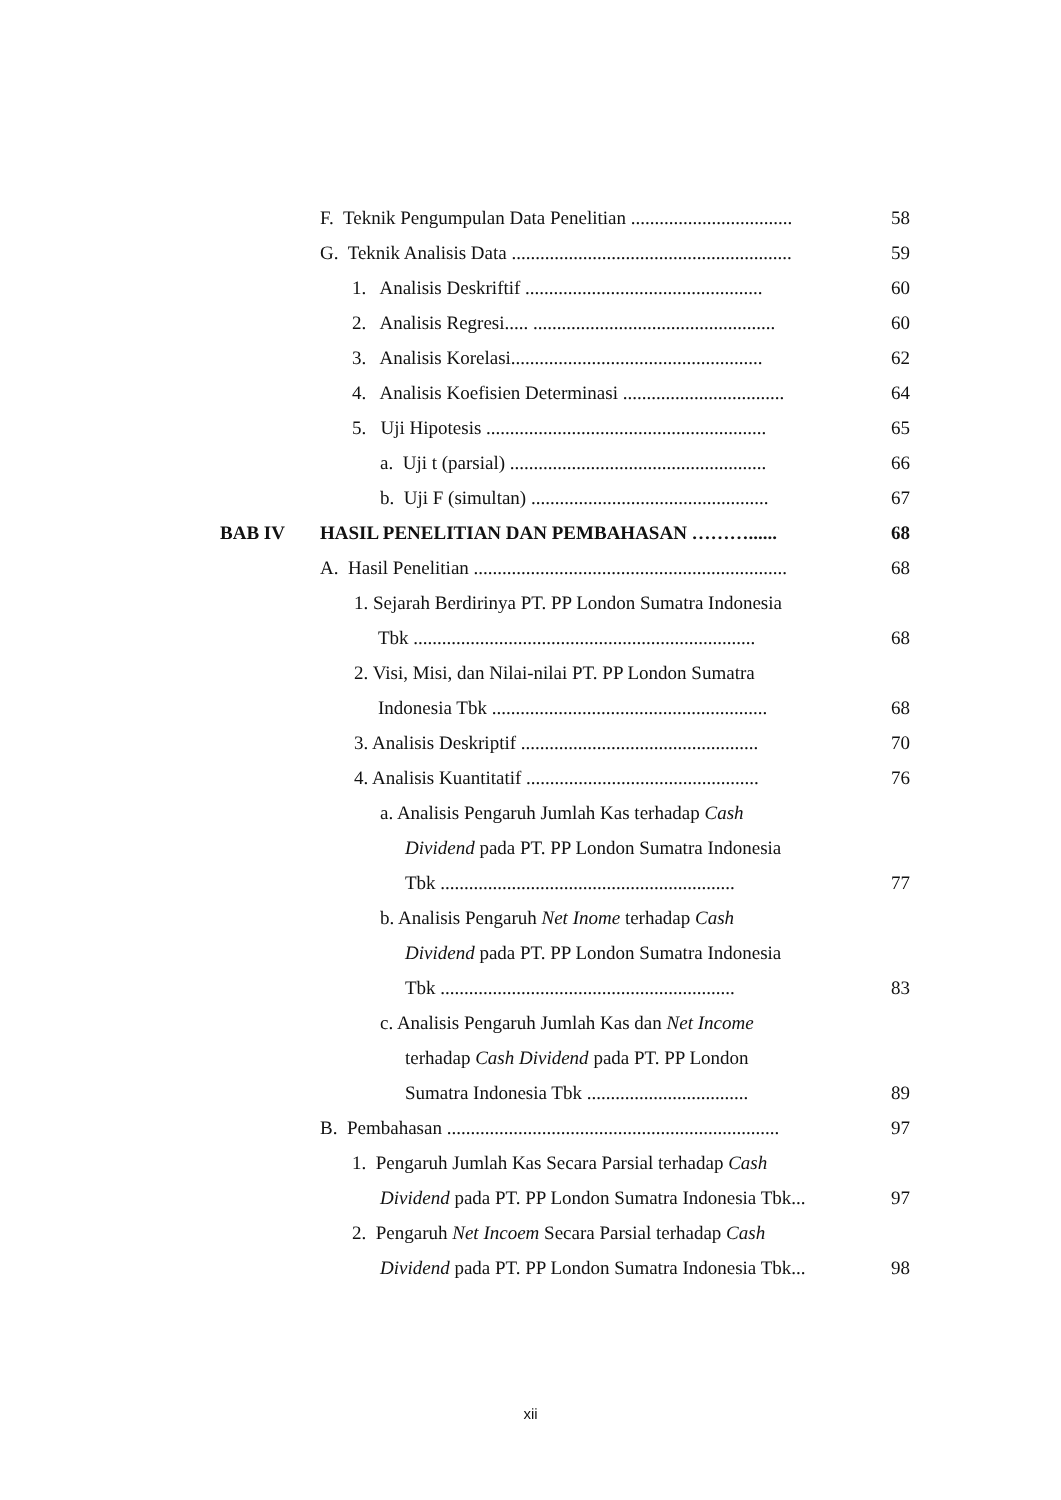F. Teknik Pengumpulan Data Penelitian .................................. 58
G. Teknik Analisis Data ........................................................... 59
1. Analisis Deskriftif .................................................. 60
2. Analisis Regresi..... ................................................... 60
3. Analisis Korelasi..................................................... 62
4. Analisis Koefisien Determinasi .................................. 64
5. Uji Hipotesis ........................................................... 65
a. Uji t (parsial) ...................................................... 66
b. Uji F (simultan) .................................................. 67
BAB IV HASIL PENELITIAN DAN PEMBAHASAN ………...... 68
A. Hasil Penelitian .................................................................. 68
1. Sejarah Berdirinya PT. PP London Sumatra Indonesia
Tbk ........................................................................ 68
2. Visi, Misi, dan Nilai-nilai PT. PP London Sumatra
Indonesia Tbk .......................................................... 68
3. Analisis Deskriptif .................................................. 70
4. Analisis Kuantitatif ................................................. 76
a. Analisis Pengaruh Jumlah Kas terhadap Cash
Dividend pada PT. PP London Sumatra Indonesia
Tbk .............................................................. 77
b. Analisis Pengaruh Net Inome terhadap Cash
Dividend pada PT. PP London Sumatra Indonesia
Tbk .............................................................. 83
c. Analisis Pengaruh Jumlah Kas dan Net Income
terhadap Cash Dividend pada PT. PP London
Sumatra Indonesia Tbk .................................. 89
B. Pembahasan ...................................................................... 97
1. Pengaruh Jumlah Kas Secara Parsial terhadap Cash
Dividend pada PT. PP London Sumatra Indonesia Tbk... 97
2. Pengaruh Net Incoem Secara Parsial terhadap Cash
Dividend pada PT. PP London Sumatra Indonesia Tbk... 98
xii